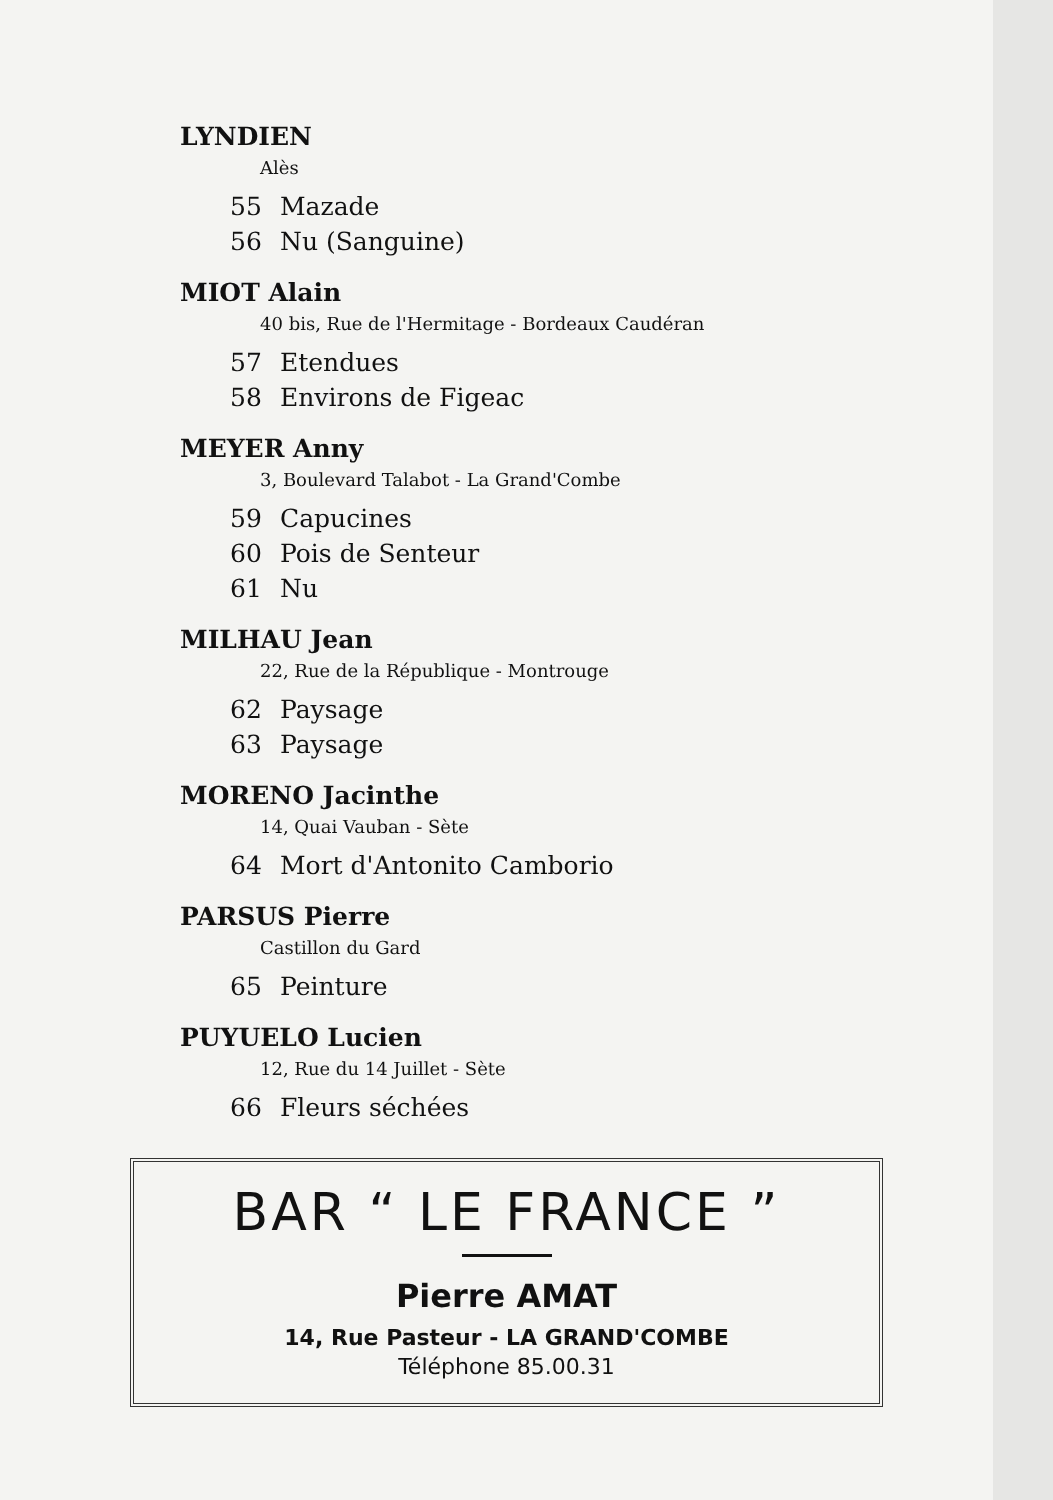LYNDIEN
Alès
55 Mazade
56 Nu (Sanguine)
MIOT Alain
40 bis, Rue de l'Hermitage - Bordeaux Caudéran
57 Etendues
58 Environs de Figeac
MEYER Anny
3, Boulevard Talabot - La Grand'Combe
59 Capucines
60 Pois de Senteur
61 Nu
MILHAU Jean
22, Rue de la République - Montrouge
62 Paysage
63 Paysage
MORENO Jacinthe
14, Quai Vauban - Sète
64 Mort d'Antonito Camborio
PARSUS Pierre
Castillon du Gard
65 Peinture
PUYUELO Lucien
12, Rue du 14 Juillet - Sète
66 Fleurs séchées
BAR “ LE FRANCE ”
Pierre AMAT
14, Rue Pasteur - LA GRAND'COMBE
Téléphone 85.00.31